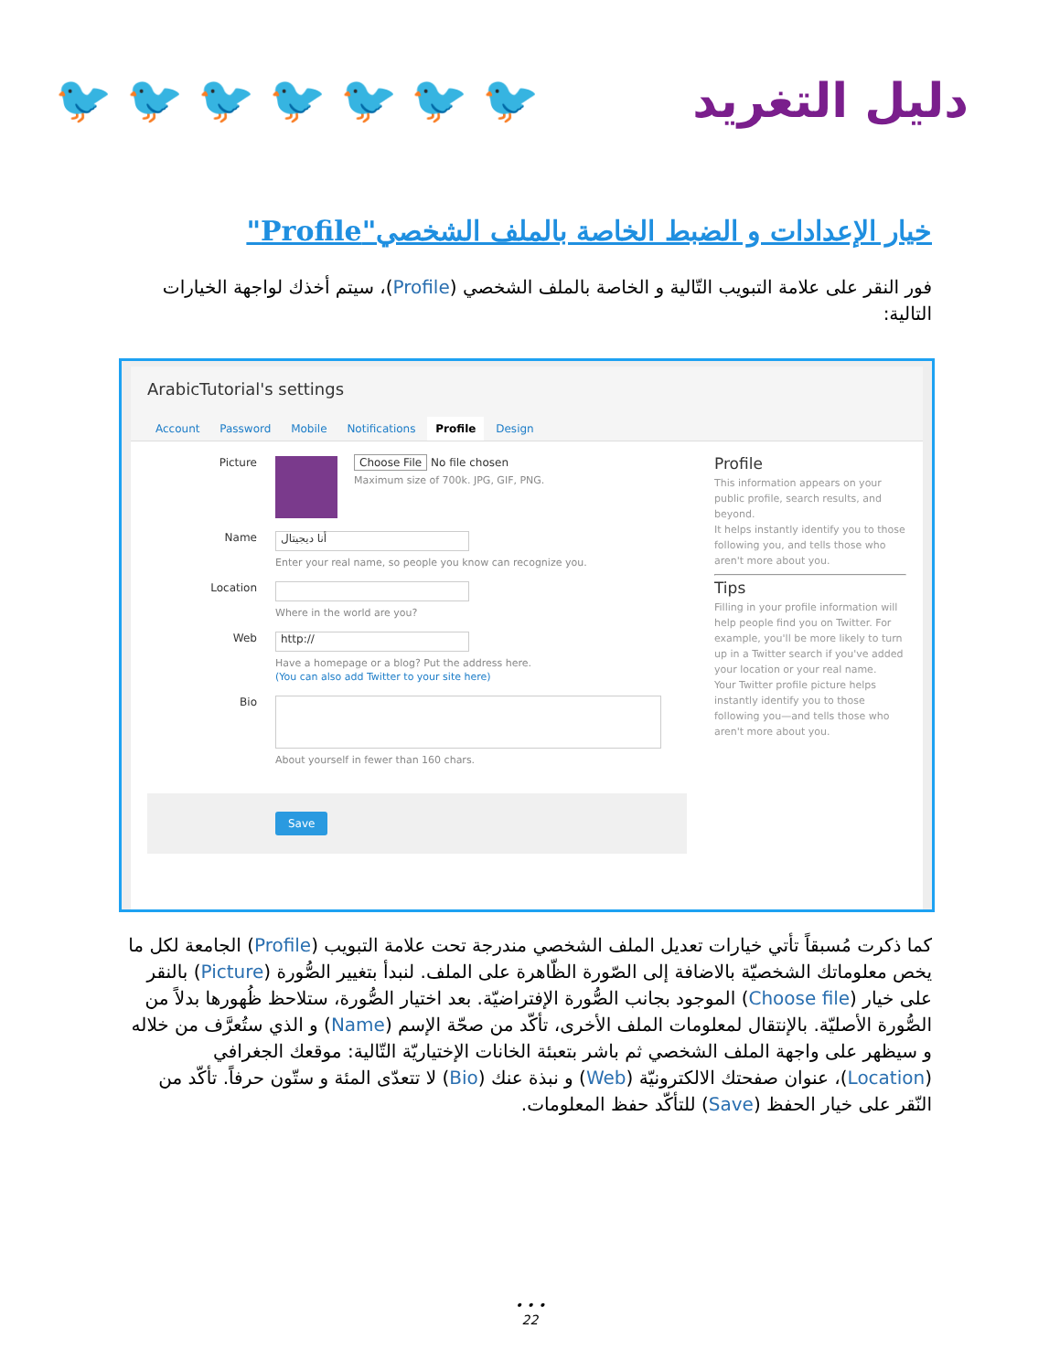🐦 🐦 🐦 🐦 🐦 🐦 🐦 دليل التغريد
خيار الإعدادات و الضبط الخاصة بالملف الشخصي"Profile"
فور النقر على علامة التبويب التّالية و الخاصة بالملف الشخصي (Profile)، سيتم أخذك لواجهة الخيارات التالية:
ArabicTutorial's settings
Account Password Mobile Notifications Profile Design
Picture Choose File No file chosen
Maximum size of 700k. JPG, GIF, PNG.
Name
أنا ديجيتال
Enter your real name, so people you know can recognize you.
Location
Where in the world are you?
Web
http://
Have a homepage or a blog? Put the address here.
(You can also add Twitter to your site here)
Bio
About yourself in fewer than 160 chars.
Profile
This information appears on your public profile, search results, and beyond.
It helps instantly identify you to those following you, and tells those who aren't more about you.
Tips
Filling in your profile information will help people find you on Twitter. For example, you'll be more likely to turn up in a Twitter search if you've added your location or your real name.
Your Twitter profile picture helps instantly identify you to those following you—and tells those who aren't more about you.
Save
كما ذكرت مُسبقاً تأتي خيارات تعديل الملف الشخصي مندرجة تحت علامة التبويب (Profile) الجامعة لكل ما يخص معلوماتك الشخصيّة بالاضافة إلى الصّورة الظّاهرة على الملف. لنبدأ بتغيير الصُّورة (Picture) بالنقر على خيار (Choose file) الموجود بجانب الصُّورة الإفتراضيّة. بعد اختيار الصُّورة، ستلاحظ ظُهورها بدلاً من الصُّورة الأصليّة. بالإنتقال لمعلومات الملف الأخرى، تأكّد من صحّة الإسم (Name) و الذي ستُعرَّف من خلاله و سيظهر على واجهة الملف الشخصي ثم باشر بتعبئة الخانات الإختياريّة التّالية: موقعك الجغرافي (Location)، عنوان صفحتك الالكترونيّة (Web) و نبذة عنك (Bio) لا تتعدّى المئة و ستّون حرفاً. تأكّد من النّقر على خيار الحفظ (Save) للتأكّد حفظ المعلومات.
• • •
22